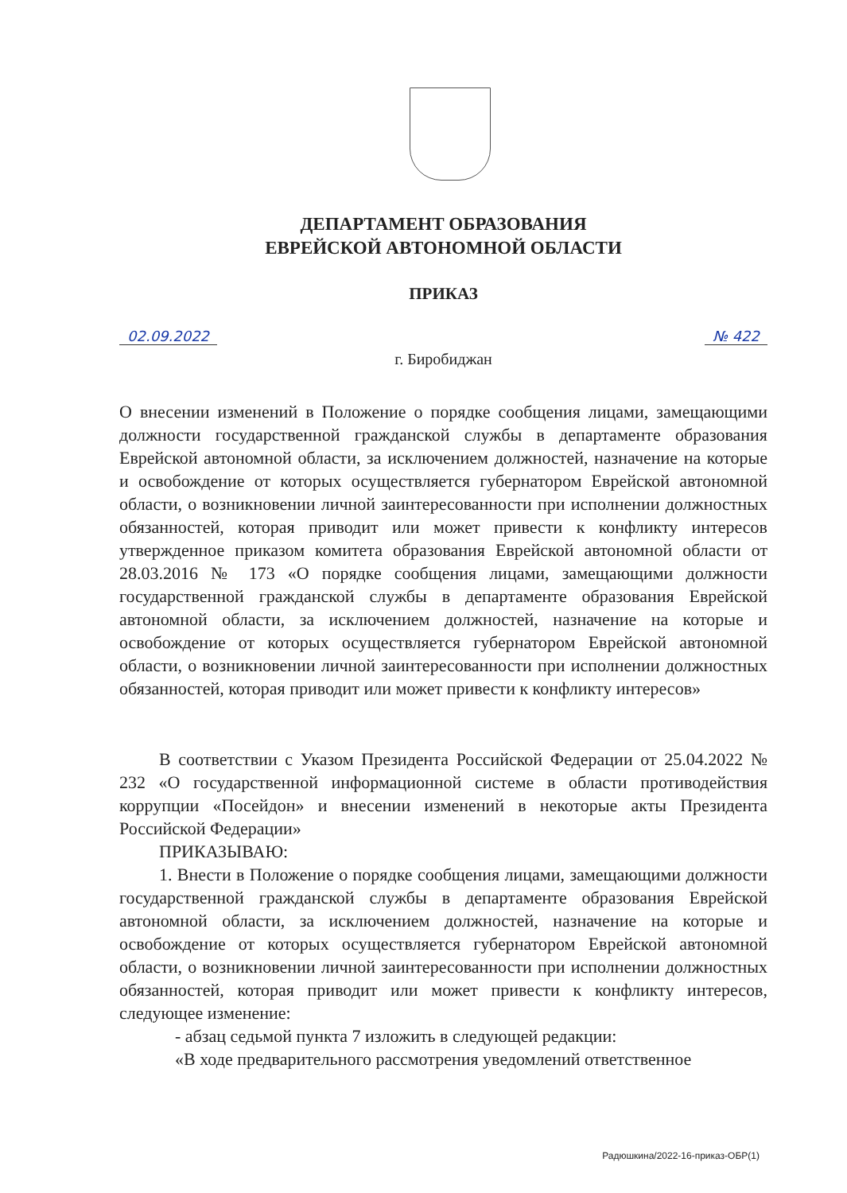ДЕПАРТАМЕНТ ОБРАЗОВАНИЯ
ЕВРЕЙСКОЙ АВТОНОМНОЙ ОБЛАСТИ
ПРИКАЗ
02.09.2022 № 422
г. Биробиджан
О внесении изменений в Положение о порядке сообщения лицами, замещающими должности государственной гражданской службы в департаменте образования Еврейской автономной области, за исключением должностей, назначение на которые и освобождение от которых осуществляется губернатором Еврейской автономной области, о возникновении личной заинтересованности при исполнении должностных обязанностей, которая приводит или может привести к конфликту интересов утвержденное приказом комитета образования Еврейской автономной области от 28.03.2016 № 173 «О порядке сообщения лицами, замещающими должности государственной гражданской службы в департаменте образования Еврейской автономной области, за исключением должностей, назначение на которые и освобождение от которых осуществляется губернатором Еврейской автономной области, о возникновении личной заинтересованности при исполнении должностных обязанностей, которая приводит или может привести к конфликту интересов»
В соответствии с Указом Президента Российской Федерации от 25.04.2022 № 232 «О государственной информационной системе в области противодействия коррупции «Посейдон» и внесении изменений в некоторые акты Президента Российской Федерации»
ПРИКАЗЫВАЮ:
1. Внести в Положение о порядке сообщения лицами, замещающими должности государственной гражданской службы в департаменте образования Еврейской автономной области, за исключением должностей, назначение на которые и освобождение от которых осуществляется губернатором Еврейской автономной области, о возникновении личной заинтересованности при исполнении должностных обязанностей, которая приводит или может привести к конфликту интересов, следующее изменение:
- абзац седьмой пункта 7 изложить в следующей редакции:
«В ходе предварительного рассмотрения уведомлений ответственное
Радюшкина/2022-16-приказ-ОБР(1)